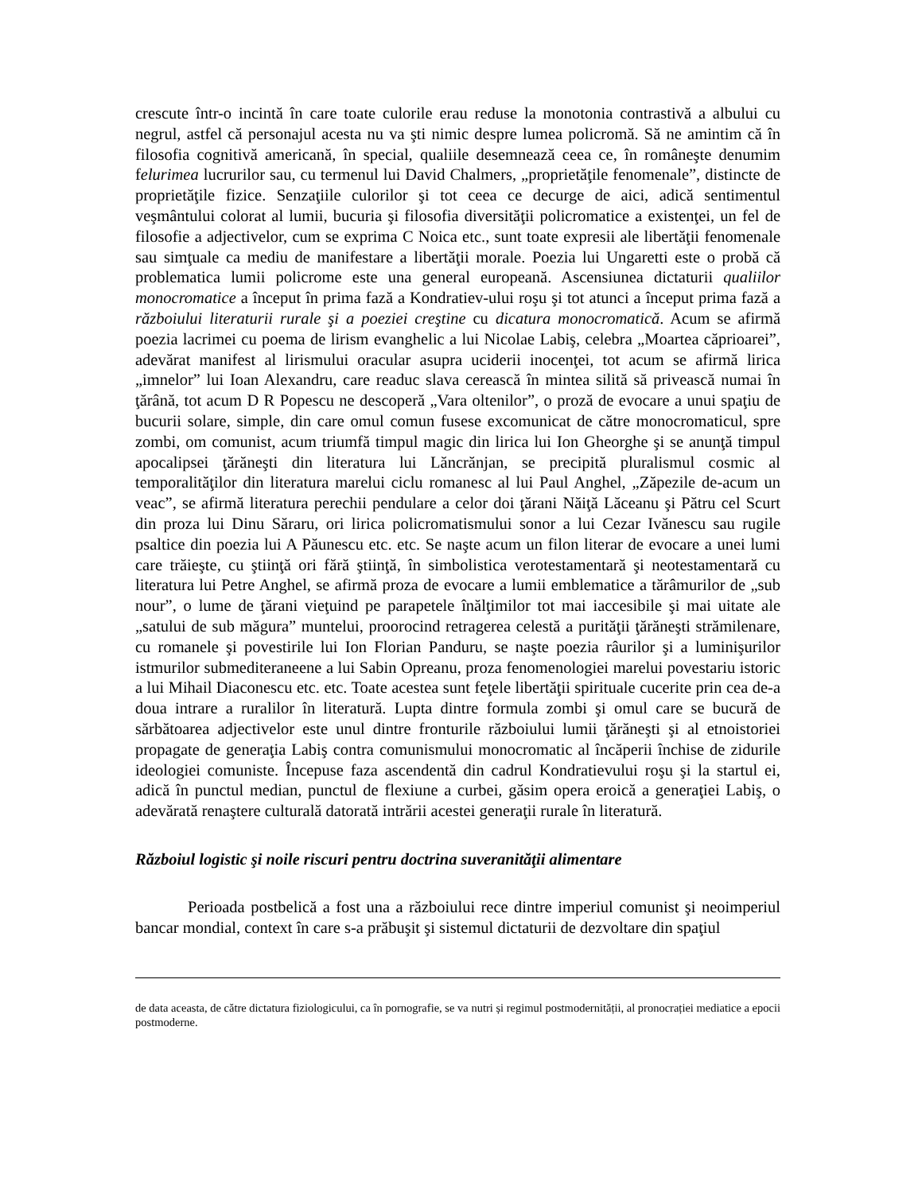crescute într-o incintă în care toate culorile erau reduse la monotonia contrastivă a albului cu negrul, astfel că personajul acesta nu va şti nimic despre lumea policromă. Să ne amintim că în filosofia cognitivă americană, în special, qualiile desemnează ceea ce, în româneşte denumim felurimea lucrurilor sau, cu termenul lui David Chalmers, „proprietăţile fenomenale”, distincte de proprietăţile fizice. Senzaţiile culorilor şi tot ceea ce decurge de aici, adică sentimentul veşmântului colorat al lumii, bucuria şi filosofia diversităţii policromatice a existenţei, un fel de filosofie a adjectivelor, cum se exprima C Noica etc., sunt toate expresii ale libertăţii fenomenale sau simţuale ca mediu de manifestare a libertăţii morale. Poezia lui Ungaretti este o probă că problematica lumii policrome este una general europeană. Ascensiunea dictaturii qualiilor monocromatice a început în prima fază a Kondratiev-ului roşu şi tot atunci a început prima fază a războiului literaturii rurale şi a poeziei creştine cu dicatura monocromatică. Acum se afirmă poezia lacrimei cu poema de lirism evanghelic a lui Nicolae Labiş, celebra „Moartea căprioarei”, adevărat manifest al lirismului oracular asupra uciderii inocenţei, tot acum se afirmă lirica „imnelor” lui Ioan Alexandru, care readuc slava cerească în mintea silită să privească numai în ţărână, tot acum D R Popescu ne descoperă „Vara oltenilor”, o proză de evocare a unui spaţiu de bucurii solare, simple, din care omul comun fusese excomunicat de către monocromaticul, spre zombi, om comunist, acum triumfă timpul magic din lirica lui Ion Gheorghe şi se anunţă timpul apocalipsei ţărăneşti din literatura lui Lăncrănjan, se precipită pluralismul cosmic al temporalităţilor din literatura marelui ciclu romanesc al lui Paul Anghel, „Zăpezile de-acum un veac”, se afirmă literatura perechii pendulare a celor doi ţărani Năiţă Lăceanu şi Pătru cel Scurt din proza lui Dinu Săraru, ori lirica policromatismului sonor a lui Cezar Ivănescu sau rugile psaltice din poezia lui A Păunescu etc. etc. Se naşte acum un filon literar de evocare a unei lumi care trăieşte, cu ştiinţă ori fără ştiinţă, în simbolistica verotestamentară şi neotestamentară cu literatura lui Petre Anghel, se afirmă proza de evocare a lumii emblematice a tărâmurilor de „sub nour”, o lume de ţărani vieţuind pe parapetele înălţimilor tot mai iaccesibile şi mai uitate ale „satului de sub măgura” muntelui, proorocind retragerea celestă a purităţii ţărăneşti strămilenare, cu romanele şi povestirile lui Ion Florian Panduru, se naşte poezia râurilor şi a luminişurilor istmurilor submediteraneene a lui Sabin Opreanu, proza fenomenologiei marelui povestariu istoric a lui Mihail Diaconescu etc. etc. Toate acestea sunt feţele libertăţii spirituale cucerite prin cea de-a doua intrare a ruralilor în literatură. Lupta dintre formula zombi şi omul care se bucură de sărbătoarea adjectivelor este unul dintre fronturile războiului lumii ţărăneşti şi al etnoistoriei propagate de generaţia Labiş contra comunismului monocromatic al încăperii închise de zidurile ideologiei comuniste. Începuse faza ascendentă din cadrul Kondratievului roşu şi la startul ei, adică în punctul median, punctul de flexiune a curbei, găsim opera eroică a generaţiei Labiş, o adevărată renaştere culturală datorată intrării acestei generaţii rurale în literatură.
Războiul logistic şi noile riscuri pentru doctrina suveranităţii alimentare
Perioada postbelică a fost una a războiului rece dintre imperiul comunist şi neoimperiul bancar mondial, context în care s-a prăbuşit şi sistemul dictaturii de dezvoltare din spaţiul
de data aceasta, de către dictatura fiziologicului, ca în pornografie, se va nutri și regimul postmodernității, al pronocrației mediatice a epocii postmoderne.